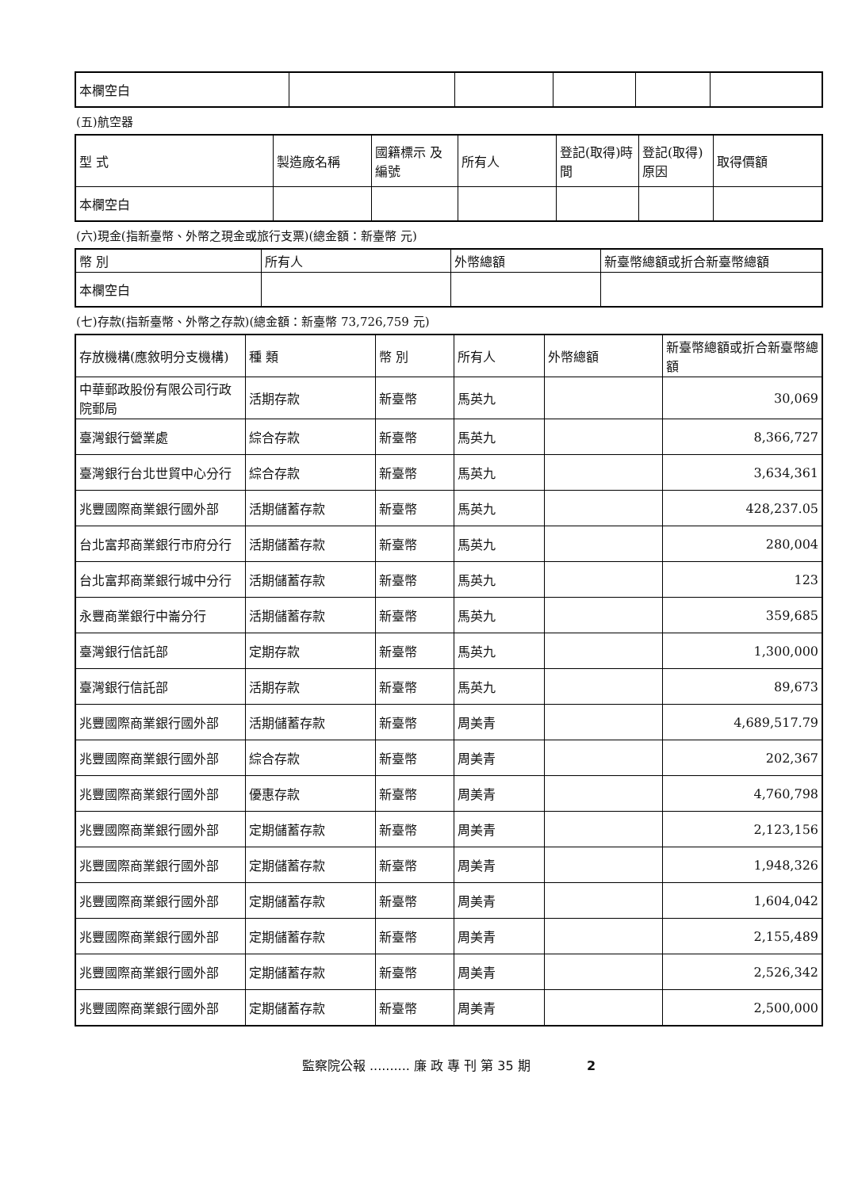| 本欄空白 | | | | | |
(五)航空器
| 型 式 | 製造廠名稱 | 國籍標示 及編號 | 所有人 | 登記(取得)時間 | 登記(取得)原因 | 取得價額 |
| --- | --- | --- | --- | --- | --- | --- |
| 本欄空白 | | | | | | |
(六)現金(指新臺幣、外幣之現金或旅行支票)(總金額：新臺幣 元)
| 幣 別 | 所有人 | 外幣總額 | 新臺幣總額或折合新臺幣總額 |
| --- | --- | --- | --- |
| 本欄空白 | | | |
(七)存款(指新臺幣、外幣之存款)(總金額：新臺幣 73,726,759 元)
| 存放機構(應敘明分支機構) | 種 類 | 幣 別 | 所有人 | 外幣總額 | 新臺幣總額或折合新臺幣總額 |
| --- | --- | --- | --- | --- | --- |
| 中華郵政股份有限公司行政院郵局 | 活期存款 | 新臺幣 | 馬英九 | | 30,069 |
| 臺灣銀行營業處 | 綜合存款 | 新臺幣 | 馬英九 | | 8,366,727 |
| 臺灣銀行台北世貿中心分行 | 綜合存款 | 新臺幣 | 馬英九 | | 3,634,361 |
| 兆豐國際商業銀行國外部 | 活期儲蓄存款 | 新臺幣 | 馬英九 | | 428,237.05 |
| 台北富邦商業銀行市府分行 | 活期儲蓄存款 | 新臺幣 | 馬英九 | | 280,004 |
| 台北富邦商業銀行城中分行 | 活期儲蓄存款 | 新臺幣 | 馬英九 | | 123 |
| 永豐商業銀行中崙分行 | 活期儲蓄存款 | 新臺幣 | 馬英九 | | 359,685 |
| 臺灣銀行信託部 | 定期存款 | 新臺幣 | 馬英九 | | 1,300,000 |
| 臺灣銀行信託部 | 活期存款 | 新臺幣 | 馬英九 | | 89,673 |
| 兆豐國際商業銀行國外部 | 活期儲蓄存款 | 新臺幣 | 周美青 | | 4,689,517.79 |
| 兆豐國際商業銀行國外部 | 綜合存款 | 新臺幣 | 周美青 | | 202,367 |
| 兆豐國際商業銀行國外部 | 優惠存款 | 新臺幣 | 周美青 | | 4,760,798 |
| 兆豐國際商業銀行國外部 | 定期儲蓄存款 | 新臺幣 | 周美青 | | 2,123,156 |
| 兆豐國際商業銀行國外部 | 定期儲蓄存款 | 新臺幣 | 周美青 | | 1,948,326 |
| 兆豐國際商業銀行國外部 | 定期儲蓄存款 | 新臺幣 | 周美青 | | 1,604,042 |
| 兆豐國際商業銀行國外部 | 定期儲蓄存款 | 新臺幣 | 周美青 | | 2,155,489 |
| 兆豐國際商業銀行國外部 | 定期儲蓄存款 | 新臺幣 | 周美青 | | 2,526,342 |
| 兆豐國際商業銀行國外部 | 定期儲蓄存款 | 新臺幣 | 周美青 | | 2,500,000 |
監察院公報 .......... 廉 政 專 刊 第 35 期 2